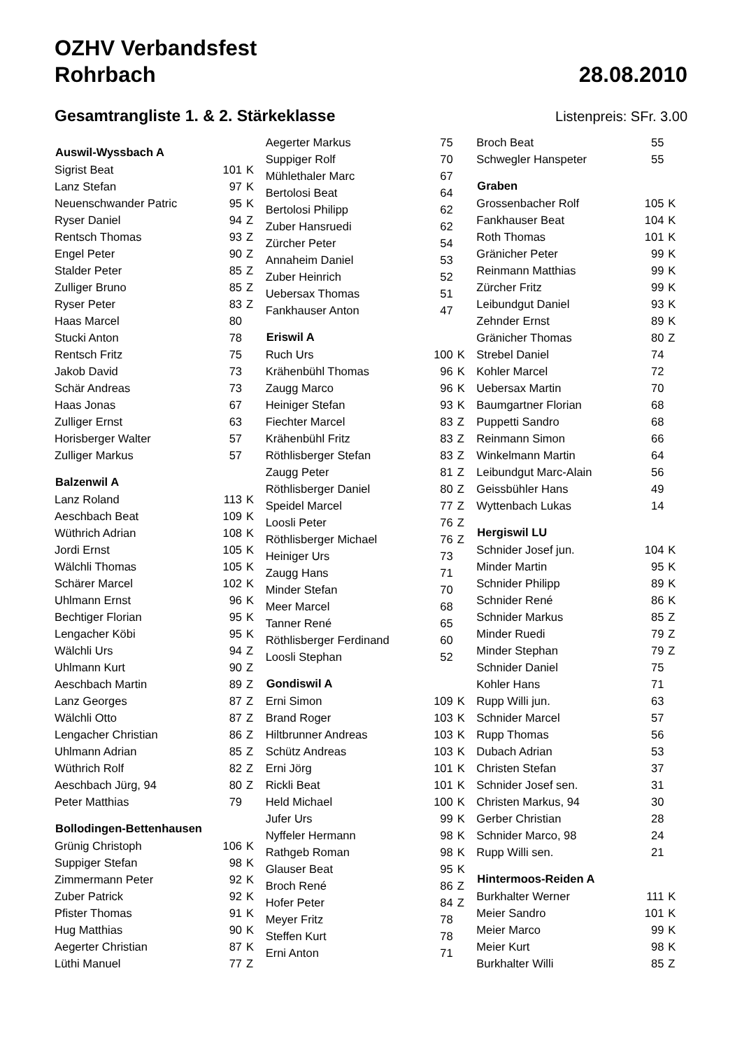OZHV Verbandsfest
Rohrbach 28.08.2010
Gesamtrangliste 1. & 2. Stärkeklasse
Listenpreis: SFr. 3.00
| Auswil-Wyssbach A | | |
| --- | --- | --- |
| Sigrist Beat | 101 | K |
| Lanz Stefan | 97 | K |
| Neuenschwander Patric | 95 | K |
| Ryser Daniel | 94 | Z |
| Rentsch Thomas | 93 | Z |
| Engel Peter | 90 | Z |
| Stalder Peter | 85 | Z |
| Zulliger Bruno | 85 | Z |
| Ryser Peter | 83 | Z |
| Haas Marcel | 80 | |
| Stucki Anton | 78 | |
| Rentsch Fritz | 75 | |
| Jakob David | 73 | |
| Schär Andreas | 73 | |
| Haas Jonas | 67 | |
| Zulliger Ernst | 63 | |
| Horisberger Walter | 57 | |
| Zulliger Markus | 57 | |
| Balzenwil A | | |
| Lanz Roland | 113 | K |
| Aeschbach Beat | 109 | K |
| Wüthrich Adrian | 108 | K |
| Jordi Ernst | 105 | K |
| Wälchli Thomas | 105 | K |
| Schärer Marcel | 102 | K |
| Uhlmann Ernst | 96 | K |
| Bechtiger Florian | 95 | K |
| Lengacher Köbi | 95 | K |
| Wälchli Urs | 94 | Z |
| Uhlmann Kurt | 90 | Z |
| Aeschbach Martin | 89 | Z |
| Lanz Georges | 87 | Z |
| Wälchli Otto | 87 | Z |
| Lengacher Christian | 86 | Z |
| Uhlmann Adrian | 85 | Z |
| Wüthrich Rolf | 82 | Z |
| Aeschbach Jürg, 94 | 80 | Z |
| Peter Matthias | 79 | |
| Bollodingen-Bettenhausen | | |
| Grünig Christoph | 106 | K |
| Suppiger Stefan | 98 | K |
| Zimmermann Peter | 92 | K |
| Zuber Patrick | 92 | K |
| Pfister Thomas | 91 | K |
| Hug Matthias | 90 | K |
| Aegerter Christian | 87 | K |
| Lüthi Manuel | 77 | Z |
| Aegerter Markus | 75 | |
| Suppiger Rolf | 70 | |
| Mühlethaler Marc | 67 | |
| Bertolosi Beat | 64 | |
| Bertolosi Philipp | 62 | |
| Zuber Hansruedi | 62 | |
| Zürcher Peter | 54 | |
| Annaheim Daniel | 53 | |
| Zuber Heinrich | 52 | |
| Uebersax Thomas | 51 | |
| Fankhauser Anton | 47 | |
| Eriswil A | | |
| Ruch Urs | 100 | K |
| Krähenbühl Thomas | 96 | K |
| Zaugg Marco | 96 | K |
| Heiniger Stefan | 93 | K |
| Fiechter Marcel | 83 | Z |
| Krähenbühl Fritz | 83 | Z |
| Röthlisberger Stefan | 83 | Z |
| Zaugg Peter | 81 | Z |
| Röthlisberger Daniel | 80 | Z |
| Speidel Marcel | 77 | Z |
| Loosli Peter | 76 | Z |
| Röthlisberger Michael | 76 | Z |
| Heiniger Urs | 73 | |
| Zaugg Hans | 71 | |
| Minder Stefan | 70 | |
| Meer Marcel | 68 | |
| Tanner René | 65 | |
| Röthlisberger Ferdinand | 60 | |
| Loosli Stephan | 52 | |
| Gondiswil A | | |
| Erni Simon | 109 | K |
| Brand Roger | 103 | K |
| Hiltbrunner Andreas | 103 | K |
| Schütz Andreas | 103 | K |
| Erni Jörg | 101 | K |
| Rickli Beat | 101 | K |
| Held Michael | 100 | K |
| Jufer Urs | 99 | K |
| Nyffeler Hermann | 98 | K |
| Rathgeb Roman | 98 | K |
| Glauser Beat | 95 | K |
| Broch René | 86 | Z |
| Hofer Peter | 84 | Z |
| Meyer Fritz | 78 | |
| Steffen Kurt | 78 | |
| Erni Anton | 71 | |
| Broch Beat | 55 | |
| Schwegler Hanspeter | 55 | |
| Graben | | |
| Grossenbacher Rolf | 105 | K |
| Fankhauser Beat | 104 | K |
| Roth Thomas | 101 | K |
| Gränicher Peter | 99 | K |
| Reinmann Matthias | 99 | K |
| Zürcher Fritz | 99 | K |
| Leibundgut Daniel | 93 | K |
| Zehnder Ernst | 89 | K |
| Gränicher Thomas | 80 | Z |
| Strebel Daniel | 74 | |
| Kohler Marcel | 72 | |
| Uebersax Martin | 70 | |
| Baumgartner Florian | 68 | |
| Puppetti Sandro | 68 | |
| Reinmann Simon | 66 | |
| Winkelmann Martin | 64 | |
| Leibundgut Marc-Alain | 56 | |
| Geissbühler Hans | 49 | |
| Wyttenbach Lukas | 14 | |
| Hergiswil LU | | |
| Schnider Josef jun. | 104 | K |
| Minder Martin | 95 | K |
| Schnider Philipp | 89 | K |
| Schnider René | 86 | K |
| Schnider Markus | 85 | Z |
| Minder Ruedi | 79 | Z |
| Minder Stephan | 79 | Z |
| Schnider Daniel | 75 | |
| Kohler Hans | 71 | |
| Rupp Willi jun. | 63 | |
| Schnider Marcel | 57 | |
| Rupp Thomas | 56 | |
| Dubach Adrian | 53 | |
| Christen Stefan | 37 | |
| Schnider Josef sen. | 31 | |
| Christen Markus, 94 | 30 | |
| Gerber Christian | 28 | |
| Schnider Marco, 98 | 24 | |
| Rupp Willi sen. | 21 | |
| Hintermoos-Reiden A | | |
| Burkhalter Werner | 111 | K |
| Meier Sandro | 101 | K |
| Meier Marco | 99 | K |
| Meier Kurt | 98 | K |
| Burkhalter Willi | 85 | Z |